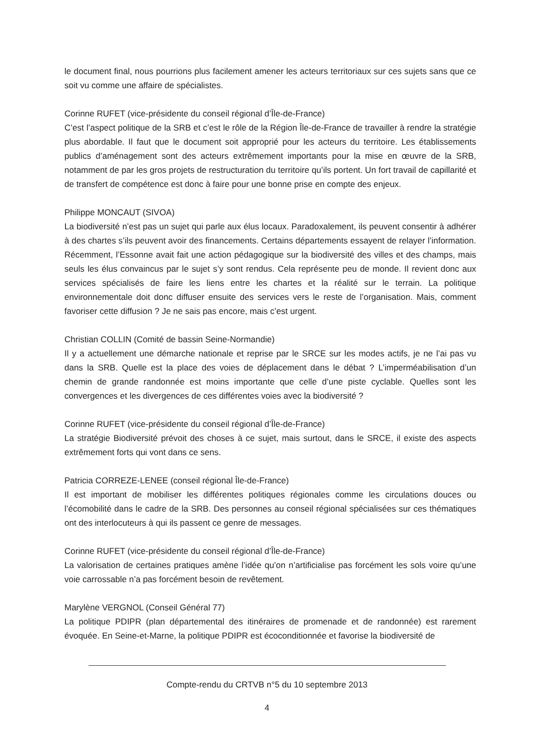le document final, nous pourrions plus facilement amener les acteurs territoriaux sur ces sujets sans que ce soit vu comme une affaire de spécialistes.
Corinne RUFET (vice-présidente du conseil régional d’Île-de-France)
C’est l’aspect politique de la SRB et c’est le rôle de la Région Île-de-France de travailler à rendre la stratégie plus abordable. Il faut que le document soit approprié pour les acteurs du territoire. Les établissements publics d’aménagement sont des acteurs extrêmement importants pour la mise en œuvre de la SRB, notamment de par les gros projets de restructuration du territoire qu’ils portent. Un fort travail de capillarité et de transfert de compétence est donc à faire pour une bonne prise en compte des enjeux.
Philippe MONCAUT (SIVOA)
La biodiversité n’est pas un sujet qui parle aux élus locaux. Paradoxalement, ils peuvent consentir à adhérer à des chartes s’ils peuvent avoir des financements. Certains départements essayent de relayer l’information. Récemment, l’Essonne avait fait une action pédagogique sur la biodiversité des villes et des champs, mais seuls les élus convaincus par le sujet s’y sont rendus. Cela représente peu de monde. Il revient donc aux services spécialisés de faire les liens entre les chartes et la réalité sur le terrain. La politique environnementale doit donc diffuser ensuite des services vers le reste de l’organisation. Mais, comment favoriser cette diffusion ? Je ne sais pas encore, mais c’est urgent.
Christian COLLIN (Comité de bassin Seine-Normandie)
Il y a actuellement une démarche nationale et reprise par le SRCE sur les modes actifs, je ne l’ai pas vu dans la SRB. Quelle est la place des voies de déplacement dans le débat ? L’imperméabilisation d’un chemin de grande randonnée est moins importante que celle d’une piste cyclable. Quelles sont les convergences et les divergences de ces différentes voies avec la biodiversité ?
Corinne RUFET (vice-présidente du conseil régional d’Île-de-France)
La stratégie Biodiversité prévoit des choses à ce sujet, mais surtout, dans le SRCE, il existe des aspects extrêmement forts qui vont dans ce sens.
Patricia CORREZE-LENEE (conseil régional Île-de-France)
Il est important de mobiliser les différentes politiques régionales comme les circulations douces ou l’écomobilité dans le cadre de la SRB. Des personnes au conseil régional spécialisées sur ces thématiques ont des interlocuteurs à qui ils passent ce genre de messages.
Corinne RUFET (vice-présidente du conseil régional d’Île-de-France)
La valorisation de certaines pratiques amène l’idée qu’on n’artificialise pas forcément les sols voire qu’une voie carrossable n’a pas forcément besoin de revêtement.
Marylène VERGNOL (Conseil Général 77)
La politique PDIPR (plan départemental des itinéraires de promenade et de randonnée) est rarement évoquée. En Seine-et-Marne, la politique PDIPR est écoconditionnée et favorise la biodiversité de
Compte-rendu du CRTVB n°5 du 10 septembre 2013
4